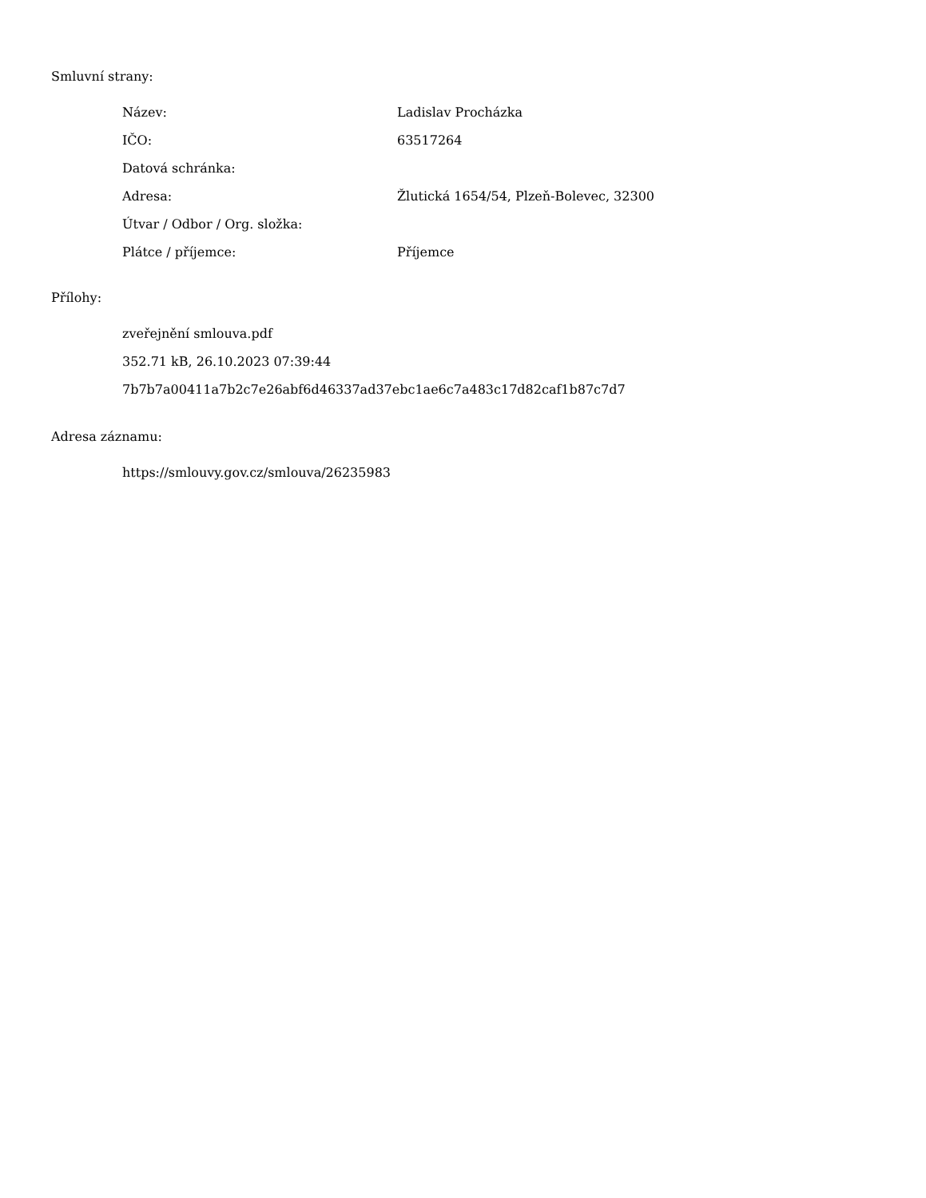Smluvní strany:
| Název: | Ladislav Procházka |
| IČO: | 63517264 |
| Datová schránka: | |
| Adresa: | Žlutická 1654/54, Plzeň-Bolevec, 32300 |
| Útvar / Odbor / Org. složka: | |
| Plátce / příjemce: | Příjemce |
Přílohy:
zveřejnění smlouva.pdf
352.71 kB, 26.10.2023 07:39:44
7b7b7a00411a7b2c7e26abf6d46337ad37ebc1ae6c7a483c17d82caf1b87c7d7
Adresa záznamu:
https://smlouvy.gov.cz/smlouva/26235983